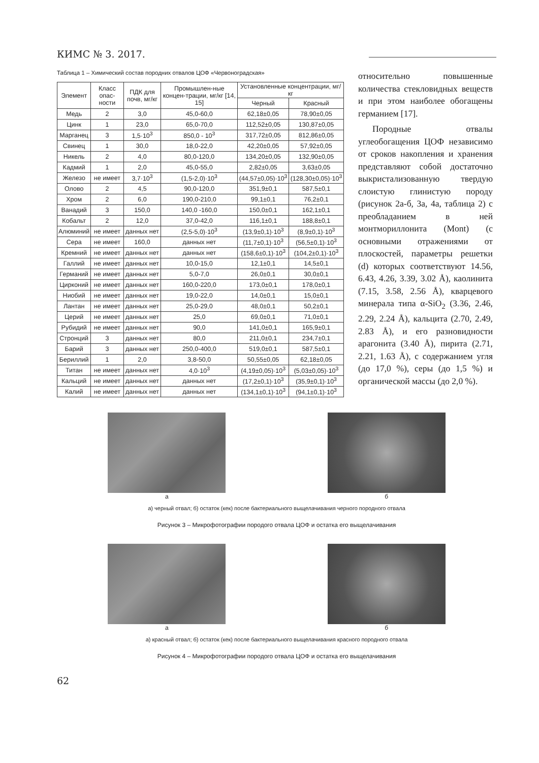КИМС № 3. 2017.
Таблица 1 – Химический состав породних отвалов ЦОФ «Червоноградская»
| Элемент | Класс опас-ности | ПДК для почв, мг/кг | Промышлен-ные концен-трации, мг/кг [14, 15] | Установленные концентрации, мг/кг | |
| --- | --- | --- | --- | --- | --- |
| | | | | Черный | Красный |
| Медь | 2 | 3,0 | 45,0-60,0 | 62,18±0,05 | 78,90±0,05 |
| Цинк | 1 | 23,0 | 65,0-70,0 | 112,52±0,05 | 130,87±0,05 |
| Марганец | 3 | 1,5·10<sup>3</sup> | 850,0 - 10<sup>3</sup> | 317,72±0,05 | 812,86±0,05 |
| Свинец | 1 | 30,0 | 18,0-22,0 | 42,20±0,05 | 57,92±0,05 |
| Никель | 2 | 4,0 | 80,0-120,0 | 134,20±0,05 | 132,90±0,05 |
| Кадмий | 1 | 2,0 | 45,0-55,0 | 2,82±0,05 | 3,63±0,05 |
| Железо | не имеет | 3,7·10<sup>3</sup> | (1,5-2,0)·10<sup>3</sup> | (44,57±0,05)·10<sup>3</sup> | (128,30±0,05)·10<sup>3</sup> |
| Олово | 2 | 4,5 | 90,0-120,0 | 351,9±0,1 | 587,5±0,1 |
| Хром | 2 | 6,0 | 190,0-210,0 | 99,1±0,1 | 76,2±0,1 |
| Ванадий | 3 | 150,0 | 140,0 -160,0 | 150,0±0,1 | 162,1±0,1 |
| Кобальт | 2 | 12,0 | 37,0-42,0 | 116,1±0,1 | 188,8±0,1 |
| Алюминий | не имеет | данных нет | (2,5-5,0)·10<sup>3</sup> | (13,9±0,1)·10<sup>3</sup> | (8,9±0,1)·10<sup>3</sup> |
| Сера | не имеет | 160,0 | данных нет | (11,7±0,1)·10<sup>3</sup> | (56,5±0,1)·10<sup>3</sup> |
| Кремний | не имеет | данных нет | данных нет | (158,6±0,1)·10<sup>3</sup> | (104,2±0,1)·10<sup>3</sup> |
| Галлий | не имеет | данных нет | 10,0-15,0 | 12,1±0,1 | 14,5±0,1 |
| Германий | не имеет | данных нет | 5,0-7,0 | 26,0±0,1 | 30,0±0,1 |
| Цирконий | не имеет | данных нет | 160,0-220,0 | 173,0±0,1 | 178,0±0,1 |
| Ниобий | не имеет | данных нет | 19,0-22,0 | 14,0±0,1 | 15,0±0,1 |
| Лантан | не имеет | данных нет | 25,0-29,0 | 48,0±0,1 | 50,2±0,1 |
| Церий | не имеет | данных нет | 25,0 | 69,0±0,1 | 71,0±0,1 |
| Рубидий | не имеет | данных нет | 90,0 | 141,0±0,1 | 165,9±0,1 |
| Стронций | 3 | данных нет | 80,0 | 211,0±0,1 | 234,7±0,1 |
| Барий | 3 | данных нет | 250,0-400,0 | 519,0±0,1 | 587,5±0,1 |
| Бериллий | 1 | 2,0 | 3,8-50,0 | 50,55±0,05 | 62,18±0,05 |
| Титан | не имеет | данных нет | 4,0·10<sup>3</sup> | (4,19±0,05)·10<sup>3</sup> | (5,03±0,05)·10<sup>3</sup> |
| Кальций | не имеет | данных нет | данных нет | (17,2±0,1)·10<sup>3</sup> | (35,9±0,1)·10<sup>3</sup> |
| Калий | не имеет | данных нет | данных нет | (134,1±0,1)·10<sup>3</sup> | (94,1±0,1)·10<sup>3</sup> |
относительно повышенные количества стекловидных веществ и при этом наиболее обогащены германием [17].
Породные отвалы углеобогащения ЦОФ независимо от сроков накопления и хранения представляют собой достаточно выкристализованную твердую слоистую глинистую породу (рисунок 2а-б, 3а, 4а, таблица 2) с преобладанием в ней монтмориллонита (Mont) (с основными отражениями от плоскостей, параметры решетки (d) которых соответствуют 14.56, 6.43, 4.26, 3.39, 3.02 Å), каолинита (7.15, 3.58, 2.56 Å), кварцевого минерала типа α-SiO<sub>2</sub> (3.36, 2.46, 2.29, 2.24 Å), кальцита (2.70, 2.49, 2.83 Å), и его разновидности арагонита (3.40 Å), пирита (2.71, 2.21, 1.63 Å), с содержанием угля (до 17,0 %), серы (до 1,5 %) и органической массы (до 2,0 %).
а б
а) черный отвал; б) остаток (кек) после бактериального выщелачивания черного породного отвала
Рисунок 3 – Микрофотографии породого отвала ЦОФ и остатка его выщелачивания
а б
а) красный отвал; б) остаток (кек) после бактериального выщелачивания красного породного отвала
Рисунок 4 – Микрофотографии породого отвала ЦОФ и остатка его выщелачивания
62